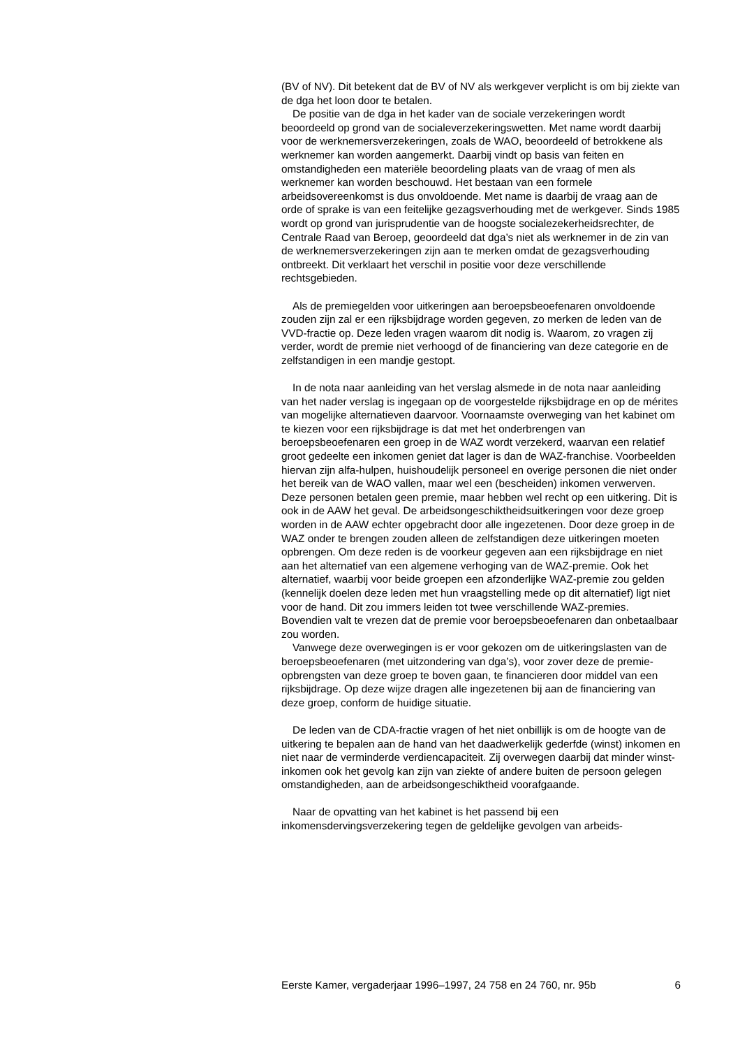(BV of NV). Dit betekent dat de BV of NV als werkgever verplicht is om bij ziekte van de dga het loon door te betalen.
De positie van de dga in het kader van de sociale verzekeringen wordt beoordeeld op grond van de socialeverzekeringswetten. Met name wordt daarbij voor de werknemersverzekeringen, zoals de WAO, beoordeeld of betrokkene als werknemer kan worden aangemerkt. Daarbij vindt op basis van feiten en omstandigheden een materiële beoordeling plaats van de vraag of men als werknemer kan worden beschouwd. Het bestaan van een formele arbeidsovereenkomst is dus onvoldoende. Met name is daarbij de vraag aan de orde of sprake is van een feitelijke gezagsverhouding met de werkgever. Sinds 1985 wordt op grond van jurisprudentie van de hoogste socialezekerheidsrechter, de Centrale Raad van Beroep, geoordeeld dat dga’s niet als werknemer in de zin van de werknemersverzekeringen zijn aan te merken omdat de gezagsverhouding ontbreekt. Dit verklaart het verschil in positie voor deze verschillende rechtsgebieden.
Als de premiegelden voor uitkeringen aan beroepsbeoefenaren onvoldoende zouden zijn zal er een rijksbijdrage worden gegeven, zo merken de leden van de VVD-fractie op. Deze leden vragen waarom dit nodig is. Waarom, zo vragen zij verder, wordt de premie niet verhoogd of de financiering van deze categorie en de zelfstandigen in een mandje gestopt.
In de nota naar aanleiding van het verslag alsmede in de nota naar aanleiding van het nader verslag is ingegaan op de voorgestelde rijksbijdrage en op de mérites van mogelijke alternatieven daarvoor. Voornaamste overweging van het kabinet om te kiezen voor een rijksbijdrage is dat met het onderbrengen van beroepsbeoefenaren een groep in de WAZ wordt verzekerd, waarvan een relatief groot gedeelte een inkomen geniet dat lager is dan de WAZ-franchise. Voorbeelden hiervan zijn alfa-hulpen, huishoudelijk personeel en overige personen die niet onder het bereik van de WAO vallen, maar wel een (bescheiden) inkomen verwerven. Deze personen betalen geen premie, maar hebben wel recht op een uitkering. Dit is ook in de AAW het geval. De arbeidsongeschiktheidsuitkeringen voor deze groep worden in de AAW echter opgebracht door alle ingezetenen. Door deze groep in de WAZ onder te brengen zouden alleen de zelfstandigen deze uitkeringen moeten opbrengen. Om deze reden is de voorkeur gegeven aan een rijksbijdrage en niet aan het alternatief van een algemene verhoging van de WAZ-premie. Ook het alternatief, waarbij voor beide groepen een afzonderlijke WAZ-premie zou gelden (kennelijk doelen deze leden met hun vraagstelling mede op dit alternatief) ligt niet voor de hand. Dit zou immers leiden tot twee verschillende WAZ-premies. Bovendien valt te vrezen dat de premie voor beroepsbeoefenaren dan onbetaalbaar zou worden.
Vanwege deze overwegingen is er voor gekozen om de uitkeringslasten van de beroepsbeoefenaren (met uitzondering van dga’s), voor zover deze de premie-opbrengsten van deze groep te boven gaan, te financieren door middel van een rijksbijdrage. Op deze wijze dragen alle ingezetenen bij aan de financiering van deze groep, conform de huidige situatie.
De leden van de CDA-fractie vragen of het niet onbillijk is om de hoogte van de uitkering te bepalen aan de hand van het daadwerkelijk gederfde (winst) inkomen en niet naar de verminderde verdiencapaciteit. Zij overwegen daarbij dat minder winst-inkomen ook het gevolg kan zijn van ziekte of andere buiten de persoon gelegen omstandigheden, aan de arbeidsongeschiktheid voorafgaande.
Naar de opvatting van het kabinet is het passend bij een inkomensdervingsverzekering tegen de geldelijke gevolgen van arbeids-
Eerste Kamer, vergaderjaar 1996–1997, 24 758 en 24 760, nr. 95b 6